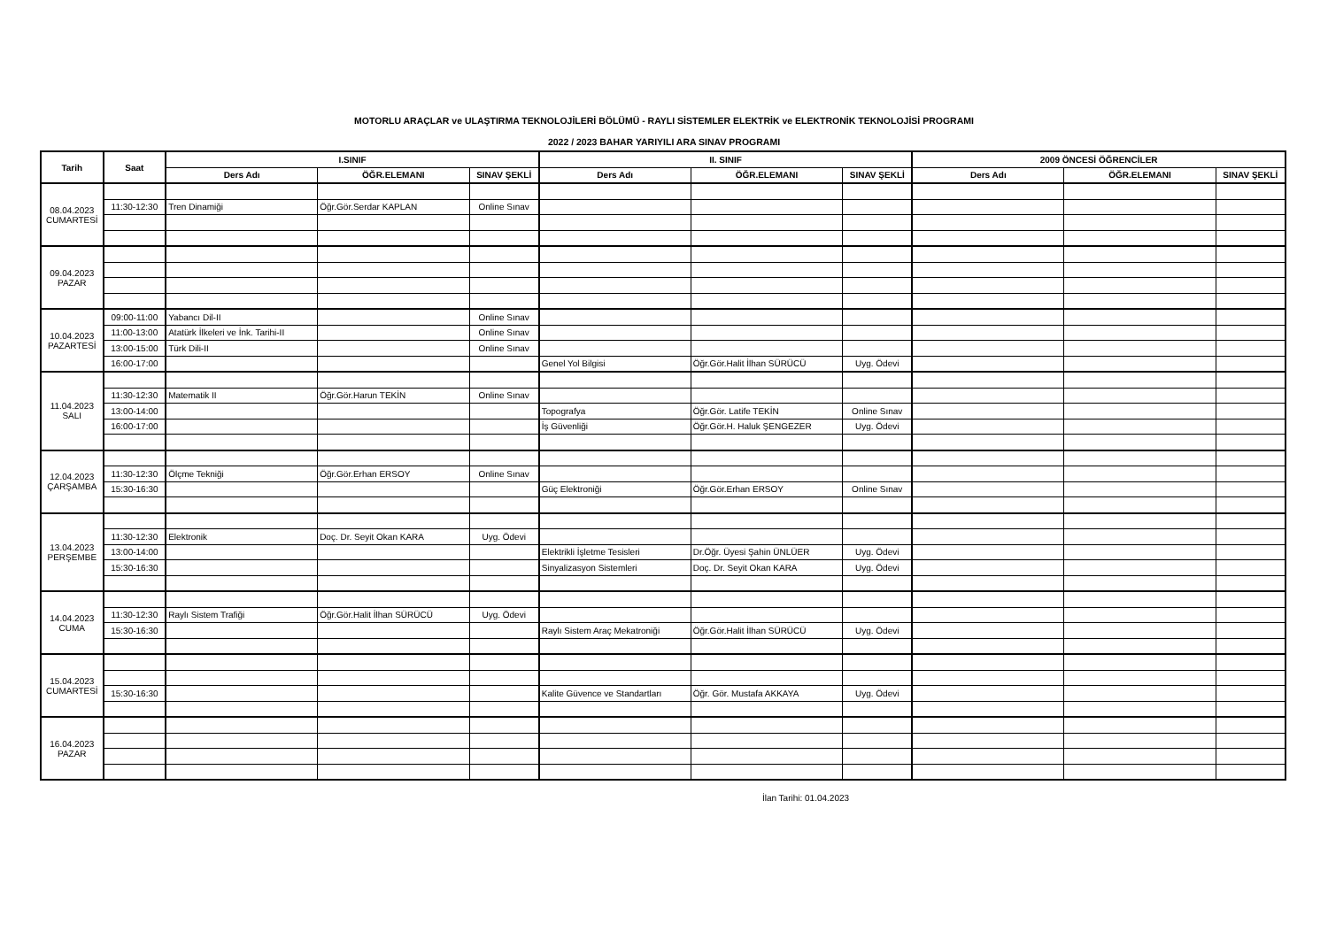MOTORLU ARAÇLAR ve ULAŞTIRMA TEKNOLOJİLERİ BÖLÜMÜ - RAYLI SİSTEMLER ELEKTRİK ve ELEKTRONİK TEKNOLOJİSİ PROGRAMI
2022 / 2023 BAHAR YARIYILI ARA SINAV PROGRAMI
| Tarih | Saat | I.SINIF | | | II. SINIF | | | 2009 ÖNCESİ ÖĞRENCİLER | | |
| --- | --- | --- | --- | --- | --- | --- | --- | --- | --- | --- |
| | | Ders Adı | ÖĞR.ELEMANI | SINAV ŞEKLİ | Ders Adı | ÖĞR.ELEMANI | SINAV ŞEKLİ | Ders Adı | ÖĞR.ELEMANI | SINAV ŞEKLİ |
| 08.04.2023 CUMARTESİ | | | | | | | | | | |
| | 11:30-12:30 | Tren Dinamiği | Öğr.Gör.Serdar KAPLAN | Online Sınav | | | | | | |
| 09.04.2023 PAZAR | | | | | | | | | | |
| 10.04.2023 PAZARTESİ | 09:00-11:00 | Yabancı Dil-II | | Online Sınav | | | | | | |
| | 11:00-13:00 | Atatürk İlkeleri ve İnk. Tarihi-II | | Online Sınav | | | | | | |
| | 13:00-15:00 | Türk Dili-II | | Online Sınav | | | | | | |
| | 16:00-17:00 | | | | Genel Yol Bilgisi | Öğr.Gör.Halit İlhan SÜRÜCÜ | Uyg. Ödevi | | | |
| 11.04.2023 SALI | | | | | | | | | | |
| | 11:30-12:30 | Matematik II | Öğr.Gör.Harun TEKİN | Online Sınav | | | | | | |
| | 13:00-14:00 | | | | Topografya | Öğr.Gör. Latife TEKİN | Online Sınav | | | |
| | 16:00-17:00 | | | | İş Güvenliği | Öğr.Gör.H. Haluk ŞENGEZER | Uyg. Ödevi | | | |
| 12.04.2023 ÇARŞAMBA | | | | | | | | | | |
| | 11:30-12:30 | Ölçme Tekniği | Öğr.Gör.Erhan ERSOY | Online Sınav | | | | | | |
| | 15:30-16:30 | | | | Güç Elektroniği | Öğr.Gör.Erhan ERSOY | Online Sınav | | | |
| 13.04.2023 PERŞEMBE | | | | | | | | | | |
| | 11:30-12:30 | Elektronik | Doç. Dr. Seyit Okan KARA | Uyg. Ödevi | | | | | | |
| | 13:00-14:00 | | | | Elektrikli İşletme Tesisleri | Dr.Öğr. Üyesi Şahin ÜNLÜER | Uyg. Ödevi | | | |
| | 15:30-16:30 | | | | Sinyalizasyon Sistemleri | Doç. Dr. Seyit Okan KARA | Uyg. Ödevi | | | |
| 14.04.2023 CUMA | | | | | | | | | | |
| | 11:30-12:30 | Raylı Sistem Trafiği | Öğr.Gör.Halit İlhan SÜRÜCÜ | Uyg. Ödevi | | | | | | |
| | 15:30-16:30 | | | | Raylı Sistem Araç Mekatroniği | Öğr.Gör.Halit İlhan SÜRÜCÜ | Uyg. Ödevi | | | |
| 15.04.2023 CUMARTESİ | | | | | | | | | | |
| | 15:30-16:30 | | | | Kalite Güvence ve Standartları | Öğr. Gör. Mustafa AKKAYA | Uyg. Ödevi | | | |
| 16.04.2023 PAZAR | | | | | | | | | | |
İlan Tarihi: 01.04.2023